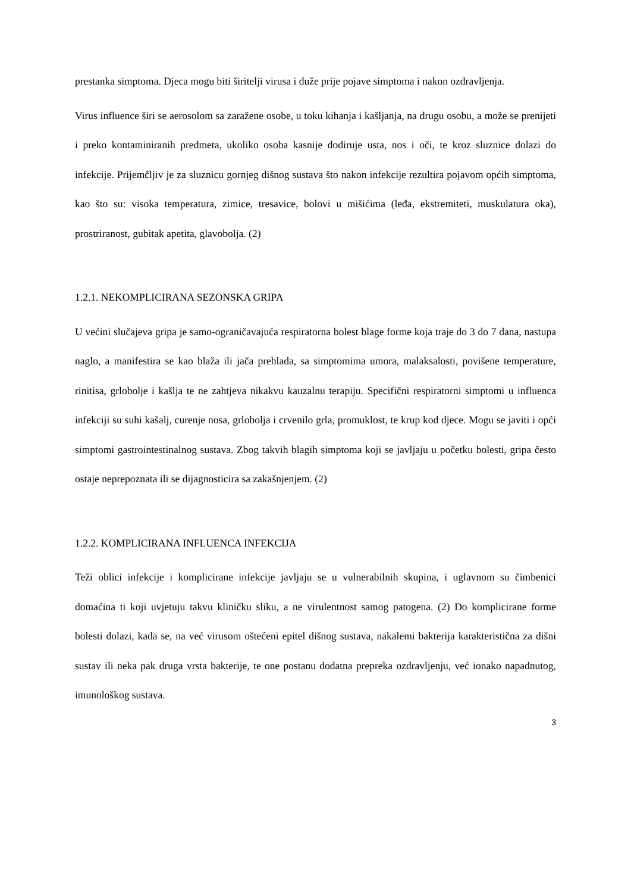prestanka simptoma. Djeca mogu biti širitelji virusa i duže prije pojave simptoma i nakon ozdravljenja.
Virus influence širi se aerosolom sa zaražene osobe, u toku kihanja i kašljanja, na drugu osobu, a može se prenijeti i preko kontaminiranih predmeta, ukoliko osoba kasnije dodiruje usta, nos i oči, te kroz sluznice dolazi do infekcije. Prijemčljiv je za sluznicu gornjeg dišnog sustava što nakon infekcije rezultira pojavom općih simptoma, kao što su: visoka temperatura, zimice, tresavice, bolovi u mišićima (leđa, ekstremiteti, muskulatura oka), prostriranost, gubitak apetita, glavobolja. (2)
1.2.1. NEKOMPLICIRANA SEZONSKA GRIPA
U većini slučajeva gripa je samo-ograničavajuća respiratorna bolest blage forme koja traje do 3 do 7 dana, nastupa naglo, a manifestira se kao blaža ili jača prehlada, sa simptomima umora, malaksalosti, povišene temperature, rinitisa, grlobolje i kašlja te ne zahtjeva nikakvu kauzalnu terapiju. Specifični respiratorni simptomi u influenca infekciji su suhi kašalj, curenje nosa, grlobolja i crvenilo grla, promuklost, te krup kod djece. Mogu se javiti i opći simptomi gastrointestinalnog sustava. Zbog takvih blagih simptoma koji se javljaju u početku bolesti, gripa često ostaje neprepoznata ili se dijagnosticira sa zakašnjenjem. (2)
1.2.2. KOMPLICIRANA INFLUENCA INFEKCIJA
Teži oblici infekcije i komplicirane infekcije javljaju se u vulnerabilnih skupina, i uglavnom su čimbenici domaćina ti koji uvjetuju takvu kliničku sliku, a ne virulentnost samog patogena. (2) Do komplicirane forme bolesti dolazi, kada se, na već virusom oštećeni epitel dišnog sustava, nakalemi bakterija karakteristična za dišni sustav ili neka pak druga vrsta bakterije, te one postanu dodatna prepreka ozdravljenju, već ionako napadnutog, imunološkog sustava.
3